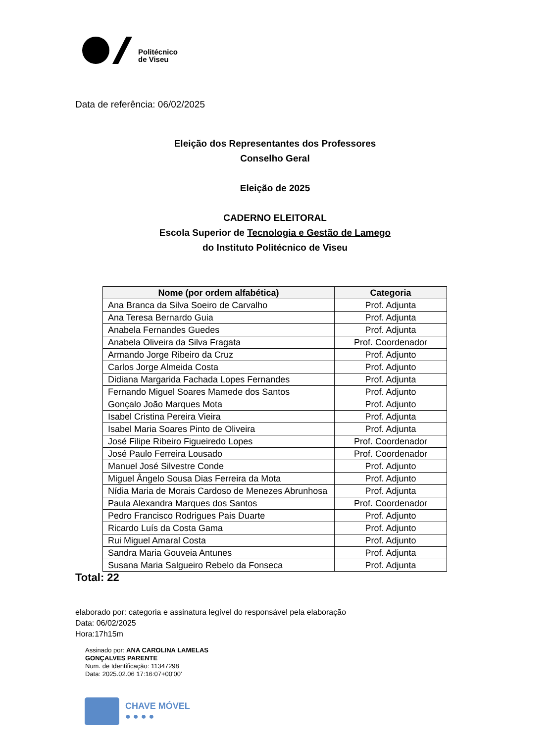Politécnico
de Viseu
Data de referência: 06/02/2025
Eleição dos Representantes dos Professores
Conselho Geral
Eleição de 2025
CADERNO ELEITORAL
Escola Superior de Tecnologia e Gestão de Lamego
do Instituto Politécnico de Viseu
| Nome (por ordem alfabética) | Categoria |
| --- | --- |
| Ana Branca da Silva Soeiro de Carvalho | Prof. Adjunta |
| Ana Teresa Bernardo Guia | Prof. Adjunta |
| Anabela Fernandes Guedes | Prof. Adjunta |
| Anabela Oliveira da Silva Fragata | Prof. Coordenador |
| Armando Jorge Ribeiro da Cruz | Prof. Adjunto |
| Carlos Jorge Almeida Costa | Prof. Adjunto |
| Didiana Margarida Fachada Lopes Fernandes | Prof. Adjunta |
| Fernando Miguel Soares Mamede dos Santos | Prof. Adjunto |
| Gonçalo João Marques Mota | Prof. Adjunto |
| Isabel Cristina Pereira Vieira | Prof. Adjunta |
| Isabel Maria Soares Pinto de Oliveira | Prof. Adjunta |
| José Filipe Ribeiro Figueiredo Lopes | Prof. Coordenador |
| José Paulo Ferreira Lousado | Prof. Coordenador |
| Manuel José Silvestre Conde | Prof. Adjunto |
| Miguel Ângelo Sousa Dias Ferreira da Mota | Prof. Adjunto |
| Nídia Maria de Morais Cardoso de Menezes Abrunhosa | Prof. Adjunta |
| Paula Alexandra Marques dos Santos | Prof. Coordenador |
| Pedro Francisco Rodrigues Pais Duarte | Prof. Adjunto |
| Ricardo Luís da Costa Gama | Prof. Adjunto |
| Rui Miguel Amaral Costa | Prof. Adjunto |
| Sandra Maria Gouveia Antunes | Prof. Adjunta |
| Susana Maria Salgueiro Rebelo da Fonseca | Prof. Adjunta |
Total: 22
elaborado por: categoria e assinatura legível do responsável pela elaboração
Data: 06/02/2025
Hora:17h15m
Assinado por: ANA CAROLINA LAMELAS
GONÇALVES PARENTE
Num. de Identificação: 11347298
Data: 2025.02.06 17:16:07+00'00'
CHAVE MÓVEL
● ● ● ●